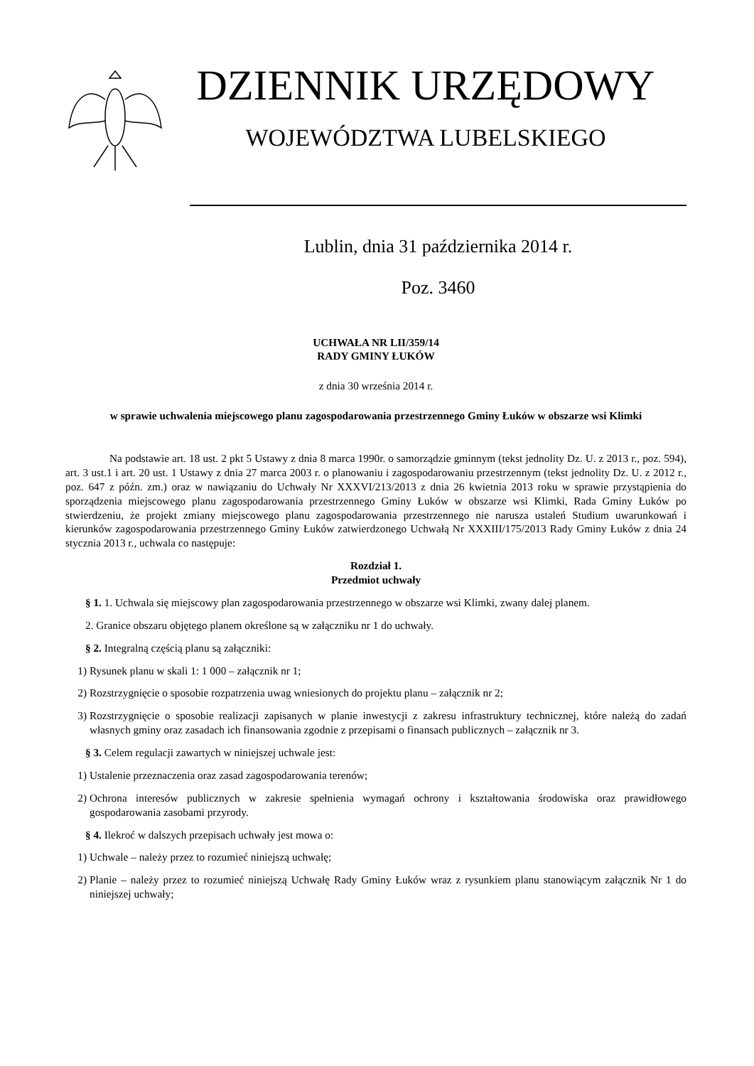DZIENNIK URZĘDOWY
WOJEWÓDZTWA LUBELSKIEGO
Lublin, dnia 31 października 2014 r.
Poz. 3460
UCHWAŁA NR LII/359/14
RADY GMINY ŁUKÓW
z dnia 30 września 2014 r.
w sprawie uchwalenia miejscowego planu zagospodarowania przestrzennego Gminy Łuków w obszarze wsi Klimki
Na podstawie art. 18 ust. 2 pkt 5 Ustawy z dnia 8 marca 1990r. o samorządzie gminnym (tekst jednolity Dz. U. z 2013 r., poz. 594), art. 3 ust.1 i art. 20 ust. 1 Ustawy z dnia 27 marca 2003 r. o planowaniu i zagospodarowaniu przestrzennym (tekst jednolity Dz. U. z 2012 r., poz. 647 z późn. zm.) oraz w nawiązaniu do Uchwały Nr XXXVI/213/2013 z dnia 26 kwietnia 2013 roku w sprawie przystąpienia do sporządzenia miejscowego planu zagospodarowania przestrzennego Gminy Łuków w obszarze wsi Klimki, Rada Gminy Łuków po stwierdzeniu, że projekt zmiany miejscowego planu zagospodarowania przestrzennego nie narusza ustaleń Studium uwarunkowań i kierunków zagospodarowania przestrzennego Gminy Łuków zatwierdzonego Uchwałą Nr XXXIII/175/2013 Rady Gminy Łuków z dnia 24 stycznia 2013 r., uchwala co następuje:
Rozdział 1.
Przedmiot uchwały
§ 1. 1. Uchwala się miejscowy plan zagospodarowania przestrzennego w obszarze wsi Klimki, zwany dalej planem.
2. Granice obszaru objętego planem określone są w załączniku nr 1 do uchwały.
§ 2. Integralną częścią planu są załączniki:
1) Rysunek planu w skali 1: 1 000 – załącznik nr 1;
2) Rozstrzygnięcie o sposobie rozpatrzenia uwag wniesionych do projektu planu – załącznik nr 2;
3) Rozstrzygnięcie o sposobie realizacji zapisanych w planie inwestycji z zakresu infrastruktury technicznej, które należą do zadań własnych gminy oraz zasadach ich finansowania zgodnie z przepisami o finansach publicznych – załącznik nr 3.
§ 3. Celem regulacji zawartych w niniejszej uchwale jest:
1) Ustalenie przeznaczenia oraz zasad zagospodarowania terenów;
2) Ochrona interesów publicznych w zakresie spełnienia wymagań ochrony i kształtowania środowiska oraz prawidłowego gospodarowania zasobami przyrody.
§ 4. Ilekroć w dalszych przepisach uchwały jest mowa o:
1) Uchwale – należy przez to rozumieć niniejszą uchwałę;
2) Planie – należy przez to rozumieć niniejszą Uchwałę Rady Gminy Łuków wraz z rysunkiem planu stanowiącym załącznik Nr 1 do niniejszej uchwały;